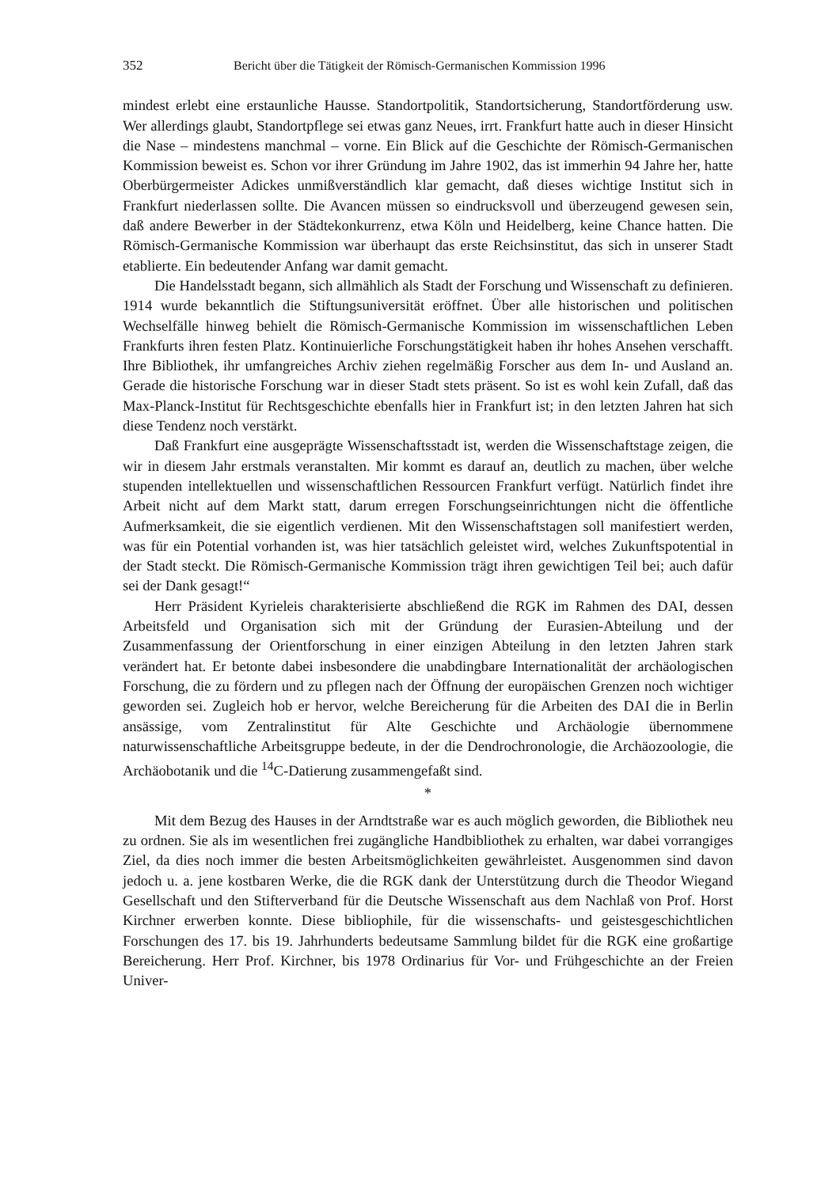352 Bericht über die Tätigkeit der Römisch-Germanischen Kommission 1996
mindest erlebt eine erstaunliche Hausse. Standortpolitik, Standortsicherung, Standortförderung usw. Wer allerdings glaubt, Standortpflege sei etwas ganz Neues, irrt. Frankfurt hatte auch in dieser Hinsicht die Nase – mindestens manchmal – vorne. Ein Blick auf die Geschichte der Römisch-Germanischen Kommission beweist es. Schon vor ihrer Gründung im Jahre 1902, das ist immerhin 94 Jahre her, hatte Oberbürgermeister Adickes unmißverständlich klar gemacht, daß dieses wichtige Institut sich in Frankfurt niederlassen sollte. Die Avancen müssen so eindrucksvoll und überzeugend gewesen sein, daß andere Bewerber in der Städtekonkurrenz, etwa Köln und Heidelberg, keine Chance hatten. Die Römisch-Germanische Kommission war überhaupt das erste Reichsinstitut, das sich in unserer Stadt etablierte. Ein bedeutender Anfang war damit gemacht.
Die Handelsstadt begann, sich allmählich als Stadt der Forschung und Wissenschaft zu definieren. 1914 wurde bekanntlich die Stiftungsuniversität eröffnet. Über alle historischen und politischen Wechselfälle hinweg behielt die Römisch-Germanische Kommission im wissenschaftlichen Leben Frankfurts ihren festen Platz. Kontinuierliche Forschungstätigkeit haben ihr hohes Ansehen verschafft. Ihre Bibliothek, ihr umfangreiches Archiv ziehen regelmäßig Forscher aus dem In- und Ausland an. Gerade die historische Forschung war in dieser Stadt stets präsent. So ist es wohl kein Zufall, daß das Max-Planck-Institut für Rechtsgeschichte ebenfalls hier in Frankfurt ist; in den letzten Jahren hat sich diese Tendenz noch verstärkt.
Daß Frankfurt eine ausgeprägte Wissenschaftsstadt ist, werden die Wissenschaftstage zeigen, die wir in diesem Jahr erstmals veranstalten. Mir kommt es darauf an, deutlich zu machen, über welche stupenden intellektuellen und wissenschaftlichen Ressourcen Frankfurt verfügt. Natürlich findet ihre Arbeit nicht auf dem Markt statt, darum erregen Forschungseinrichtungen nicht die öffentliche Aufmerksamkeit, die sie eigentlich verdienen. Mit den Wissenschaftstagen soll manifestiert werden, was für ein Potential vorhanden ist, was hier tatsächlich geleistet wird, welches Zukunftspotential in der Stadt steckt. Die Römisch-Germanische Kommission trägt ihren gewichtigen Teil bei; auch dafür sei der Dank gesagt!“
Herr Präsident Kyrieleis charakterisierte abschließend die RGK im Rahmen des DAI, dessen Arbeitsfeld und Organisation sich mit der Gründung der Eurasien-Abteilung und der Zusammenfassung der Orientforschung in einer einzigen Abteilung in den letzten Jahren stark verändert hat. Er betonte dabei insbesondere die unabdingbare Internationalität der archäologischen Forschung, die zu fördern und zu pflegen nach der Öffnung der europäischen Grenzen noch wichtiger geworden sei. Zugleich hob er hervor, welche Bereicherung für die Arbeiten des DAI die in Berlin ansässige, vom Zentralinstitut für Alte Geschichte und Archäologie übernommene naturwissenschaftliche Arbeitsgruppe bedeute, in der die Dendrochronologie, die Archäozoologie, die Archäobotanik und die <sup>14</sup>C-Datierung zusammengefaßt sind.
*
Mit dem Bezug des Hauses in der Arndtstraße war es auch möglich geworden, die Bibliothek neu zu ordnen. Sie als im wesentlichen frei zugängliche Handbibliothek zu erhalten, war dabei vorrangiges Ziel, da dies noch immer die besten Arbeitsmöglichkeiten gewährleistet. Ausgenommen sind davon jedoch u. a. jene kostbaren Werke, die die RGK dank der Unterstützung durch die Theodor Wiegand Gesellschaft und den Stifterverband für die Deutsche Wissenschaft aus dem Nachlaß von Prof. Horst Kirchner erwerben konnte. Diese bibliophile, für die wissenschafts- und geistesgeschichtlichen Forschungen des 17. bis 19. Jahrhunderts bedeutsame Sammlung bildet für die RGK eine großartige Bereicherung. Herr Prof. Kirchner, bis 1978 Ordinarius für Vor- und Frühgeschichte an der Freien Univer-